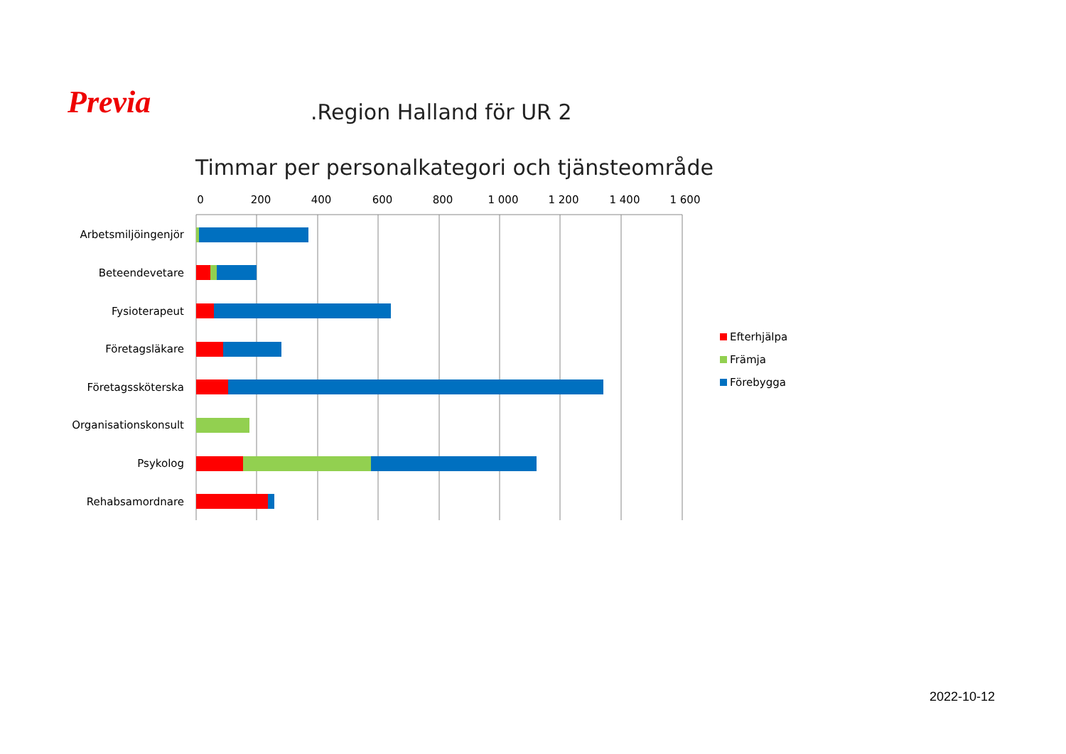Previa .Region Halland för UR 2
Timmar per personalkategori och tjänsteområde
0
200
400
600
800
1 000
1 200
1 400
1 600
Arbetsmiljöingenjör
Beteendevetare
Fysioterapeut
Företagsläkare
Företagssköterska
Organisationskonsult
Psykolog
Rehabsamordnare
Efterhjälpa
Främja
Förebygga
2022-10-12